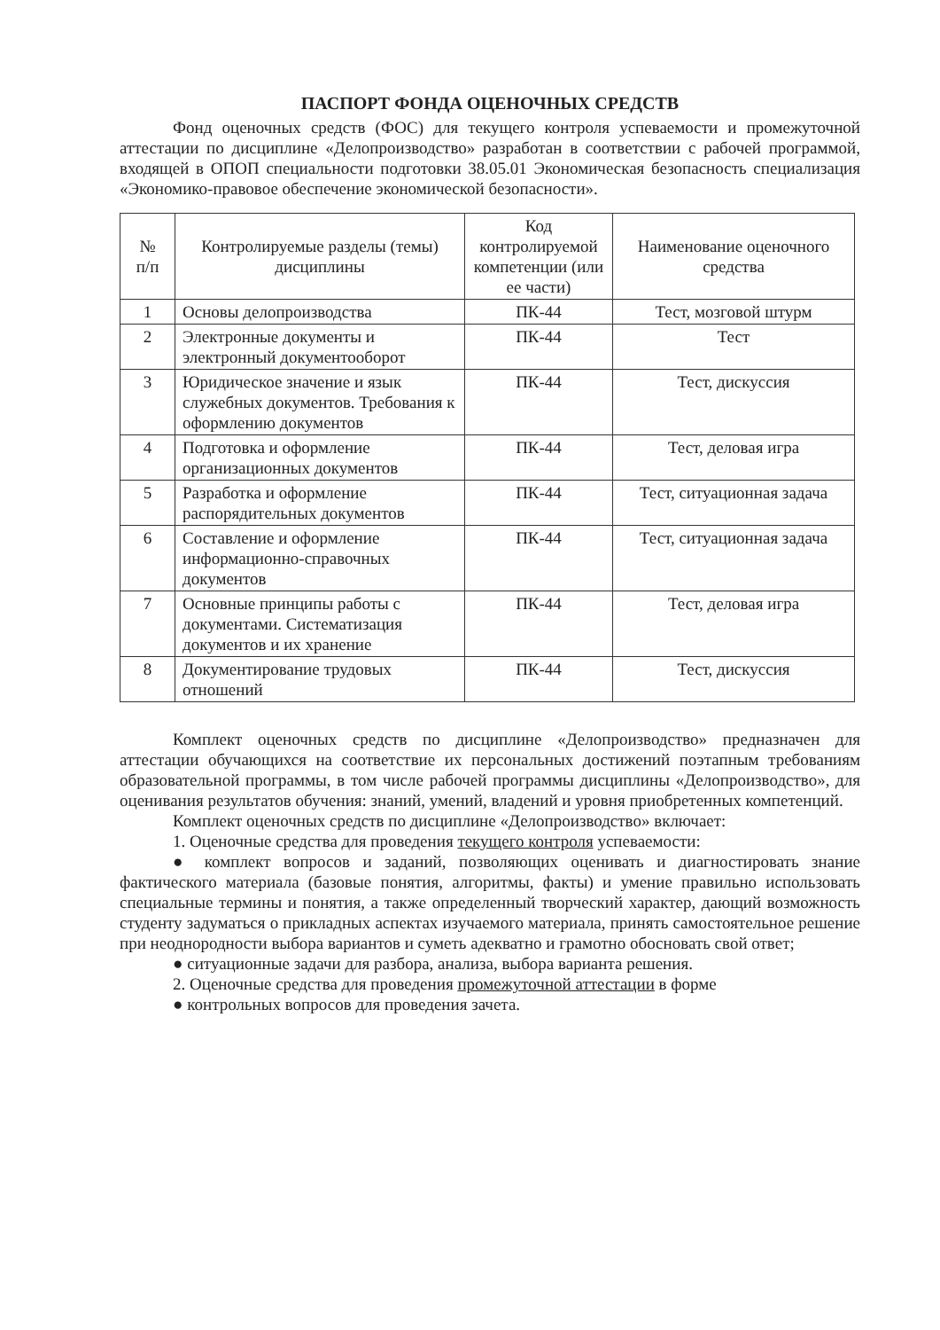ПАСПОРТ ФОНДА ОЦЕНОЧНЫХ СРЕДСТВ
Фонд оценочных средств (ФОС) для текущего контроля успеваемости и промежуточной аттестации по дисциплине «Делопроизводство» разработан в соответствии с рабочей программой, входящей в ОПОП специальности подготовки 38.05.01 Экономическая безопасность специализация «Экономико-правовое обеспечение экономической безопасности».
| № п/п | Контролируемые разделы (темы) дисциплины | Код контролируемой компетенции (или ее части) | Наименование оценочного средства |
| --- | --- | --- | --- |
| 1 | Основы делопроизводства | ПК-44 | Тест, мозговой штурм |
| 2 | Электронные документы и электронный документооборот | ПК-44 | Тест |
| 3 | Юридическое значение и язык служебных документов. Требования к оформлению документов | ПК-44 | Тест, дискуссия |
| 4 | Подготовка и оформление организационных документов | ПК-44 | Тест, деловая игра |
| 5 | Разработка и оформление распорядительных документов | ПК-44 | Тест, ситуационная задача |
| 6 | Составление и оформление информационно-справочных документов | ПК-44 | Тест, ситуационная задача |
| 7 | Основные принципы работы с документами. Систематизация документов и их хранение | ПК-44 | Тест, деловая игра |
| 8 | Документирование трудовых отношений | ПК-44 | Тест, дискуссия |
Комплект оценочных средств по дисциплине «Делопроизводство» предназначен для аттестации обучающихся на соответствие их персональных достижений поэтапным требованиям образовательной программы, в том числе рабочей программы дисциплины «Делопроизводство», для оценивания результатов обучения: знаний, умений, владений и уровня приобретенных компетенций.
Комплект оценочных средств по дисциплине «Делопроизводство» включает:
1. Оценочные средства для проведения текущего контроля успеваемости:
● комплект вопросов и заданий, позволяющих оценивать и диагностировать знание фактического материала (базовые понятия, алгоритмы, факты) и умение правильно использовать специальные термины и понятия, а также определенный творческий характер, дающий возможность студенту задуматься о прикладных аспектах изучаемого материала, принять самостоятельное решение при неоднородности выбора вариантов и суметь адекватно и грамотно обосновать свой ответ;
● ситуационные задачи для разбора, анализа, выбора варианта решения.
2. Оценочные средства для проведения промежуточной аттестации в форме
● контрольных вопросов для проведения зачета.